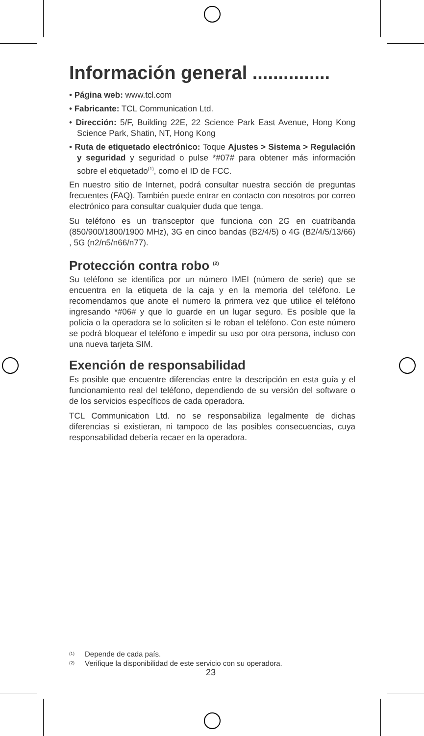Información general ...............
• Página web: www.tcl.com
• Fabricante: TCL Communication Ltd.
• Dirección: 5/F, Building 22E, 22 Science Park East Avenue, Hong Kong Science Park, Shatin, NT, Hong Kong
• Ruta de etiquetado electrónico: Toque Ajustes > Sistema > Regulación y seguridad y seguridad o pulse *#07# para obtener más información sobre el etiquetado<sup>(1)</sup>, como el ID de FCC.
En nuestro sitio de Internet, podrá consultar nuestra sección de preguntas frecuentes (FAQ). También puede entrar en contacto con nosotros por correo electrónico para consultar cualquier duda que tenga.
Su teléfono es un transceptor que funciona con 2G en cuatribanda (850/900/1800/1900 MHz), 3G en cinco bandas (B2/4/5) o 4G (B2/4/5/13/66) , 5G (n2/n5/n66/n77).
Protección contra robo <sup>(2)</sup>
Su teléfono se identifica por un número IMEI (número de serie) que se encuentra en la etiqueta de la caja y en la memoria del teléfono. Le recomendamos que anote el numero la primera vez que utilice el teléfono ingresando *#06# y que lo guarde en un lugar seguro. Es posible que la policía o la operadora se lo soliciten si le roban el teléfono. Con este número se podrá bloquear el teléfono e impedir su uso por otra persona, incluso con una nueva tarjeta SIM.
Exención de responsabilidad
Es posible que encuentre diferencias entre la descripción en esta guía y el funcionamiento real del teléfono, dependiendo de su versión del software o de los servicios específicos de cada operadora.
TCL Communication Ltd. no se responsabiliza legalmente de dichas diferencias si existieran, ni tampoco de las posibles consecuencias, cuya responsabilidad debería recaer en la operadora.
(1) Depende de cada país.
(2) Verifique la disponibilidad de este servicio con su operadora.
23